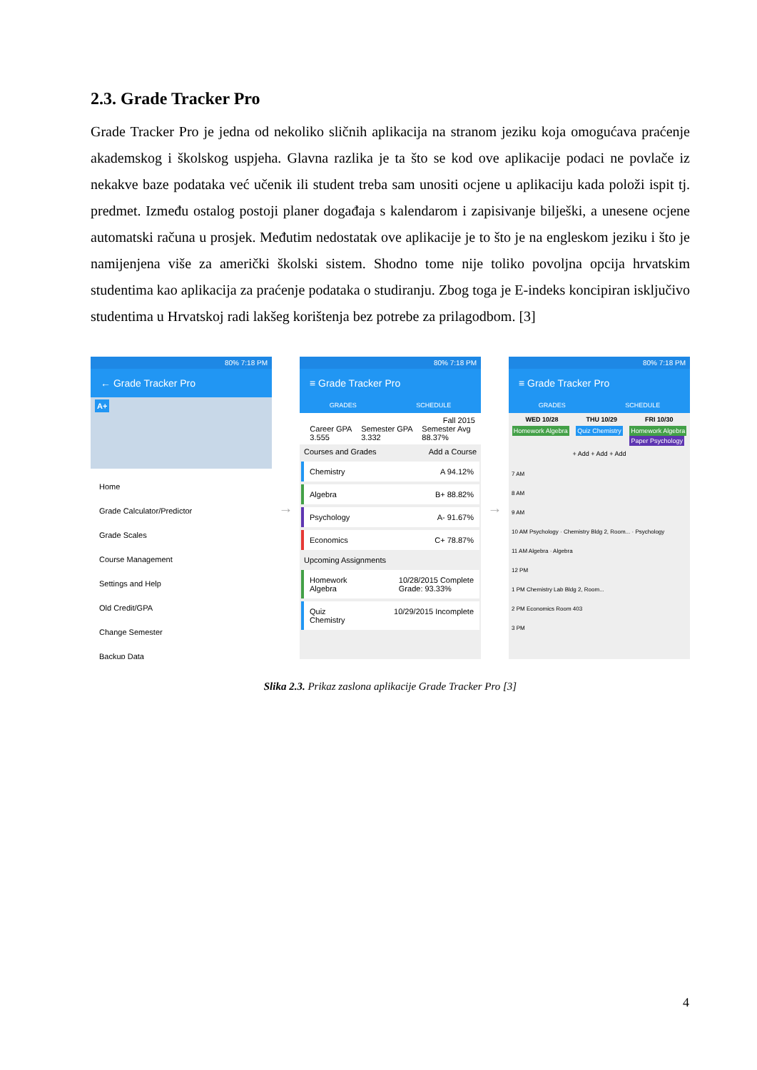2.3. Grade Tracker Pro
Grade Tracker Pro je jedna od nekoliko sličnih aplikacija na stranom jeziku koja omogućava praćenje akademskog i školskog uspjeha. Glavna razlika je ta što se kod ove aplikacije podaci ne povlače iz nekakve baze podataka već učenik ili student treba sam unositi ocjene u aplikaciju kada položi ispit tj. predmet. Između ostalog postoji planer događaja s kalendarom i zapisivanje bilješki, a unesene ocjene automatski računa u prosjek. Međutim nedostatak ove aplikacije je to što je na engleskom jeziku i što je namijenjena više za američki školski sistem. Shodno tome nije toliko povoljna opcija hrvatskim studentima kao aplikacija za praćenje podataka o studiranju. Zbog toga je E-indeks koncipiran isključivo studentima u Hrvatskoj radi lakšeg korištenja bez potrebe za prilagodbom. [3]
80% 7:18 PM
← Grade Tracker Pro
A+
Home
Grade Calculator/Predictor
Grade Scales
Course Management
Settings and Help
Old Credit/GPA
Change Semester
Backup Data
→
80% 7:18 PM
≡ Grade Tracker Pro
GRADES SCHEDULE
Fall 2015
Career GPA
3.555 Semester GPA
3.332 Semester Avg
88.37%
Courses and Grades Add a Course
Chemistry A 94.12%
Algebra B+ 88.82%
Psychology A- 91.67%
Economics C+ 78.87%
Upcoming Assignments
Homework
Algebra 10/28/2015 Complete
Grade: 93.33%
Quiz
Chemistry 10/29/2015 Incomplete
→
80% 7:18 PM
≡ Grade Tracker Pro
GRADES SCHEDULE
WED 10/28 THU 10/29 FRI 10/30
Homework Algebra Quiz Chemistry Homework Algebra
Paper Psychology
+ Add + Add + Add
7 AM
8 AM
9 AM
10 AM Psychology · Chemistry Bldg 2, Room... · Psychology
11 AM Algebra · Algebra
12 PM
1 PM Chemistry Lab Bldg 2, Room...
2 PM Economics Room 403
3 PM
Slika 2.3. Prikaz zaslona aplikacije Grade Tracker Pro [3]
4